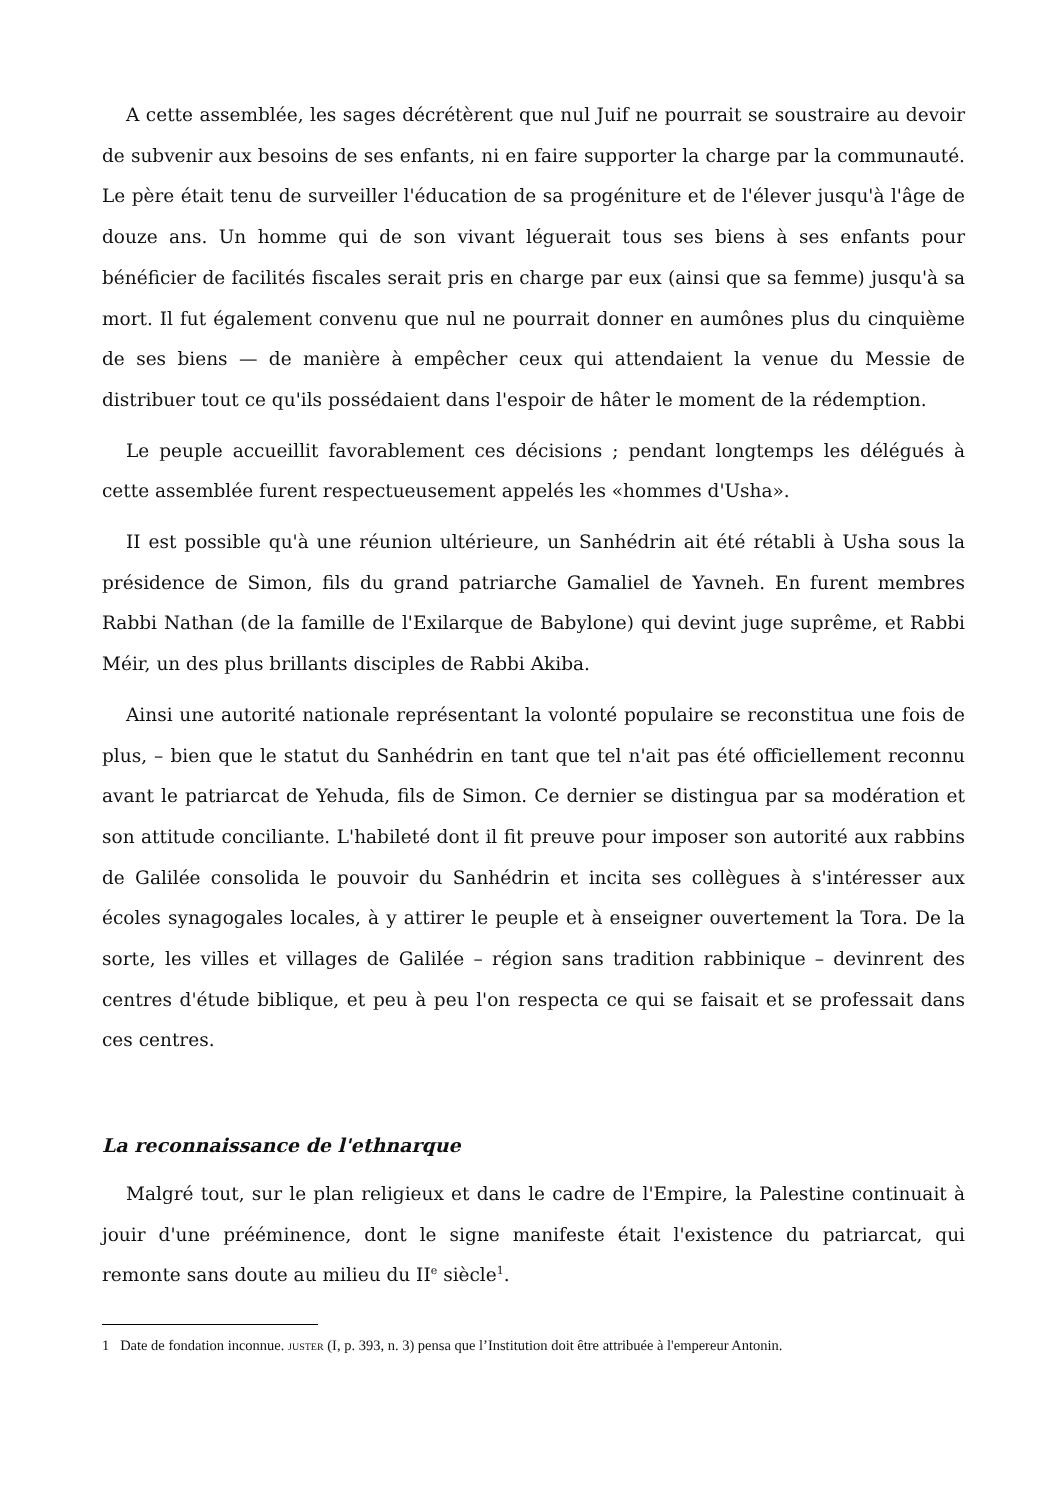A cette assemblée, les sages décrétèrent que nul Juif ne pourrait se soustraire au devoir de subvenir aux besoins de ses enfants, ni en faire supporter la charge par la communauté. Le père était tenu de surveiller l'éducation de sa progéniture et de l'élever jusqu'à l'âge de douze ans. Un homme qui de son vivant léguerait tous ses biens à ses enfants pour bénéficier de facilités fiscales serait pris en charge par eux (ainsi que sa femme) jusqu'à sa mort. Il fut également convenu que nul ne pourrait donner en aumônes plus du cinquième de ses biens — de manière à empêcher ceux qui attendaient la venue du Messie de distribuer tout ce qu'ils possédaient dans l'espoir de hâter le moment de la rédemption.
Le peuple accueillit favorablement ces décisions ; pendant longtemps les délégués à cette assemblée furent respectueusement appelés les «hommes d'Usha».
II est possible qu'à une réunion ultérieure, un Sanhédrin ait été rétabli à Usha sous la présidence de Simon, fils du grand patriarche Gamaliel de Yavneh. En furent membres Rabbi Nathan (de la famille de l'Exilarque de Babylone) qui devint juge suprême, et Rabbi Méir, un des plus brillants disciples de Rabbi Akiba.
Ainsi une autorité nationale représentant la volonté populaire se reconstitua une fois de plus, – bien que le statut du Sanhédrin en tant que tel n'ait pas été officiellement reconnu avant le patriarcat de Yehuda, fils de Simon. Ce dernier se distingua par sa modération et son attitude conciliante. L'habileté dont il fit preuve pour imposer son autorité aux rabbins de Galilée consolida le pouvoir du Sanhédrin et incita ses collègues à s'intéresser aux écoles synagogales locales, à y attirer le peuple et à enseigner ouvertement la Tora. De la sorte, les villes et villages de Galilée – région sans tradition rabbinique – devinrent des centres d'étude biblique, et peu à peu l'on respecta ce qui se faisait et se professait dans ces centres.
La reconnaissance de l'ethnarque
Malgré tout, sur le plan religieux et dans le cadre de l'Empire, la Palestine continuait à jouir d'une prééminence, dont le signe manifeste était l'existence du patriarcat, qui remonte sans doute au milieu du II<sup>e</sup> siècle<sup>1</sup>.
1 Date de fondation inconnue. JUSTER (I, p. 393, n. 3) pensa que l’Institution doit être attribuée à l'empereur Antonin.